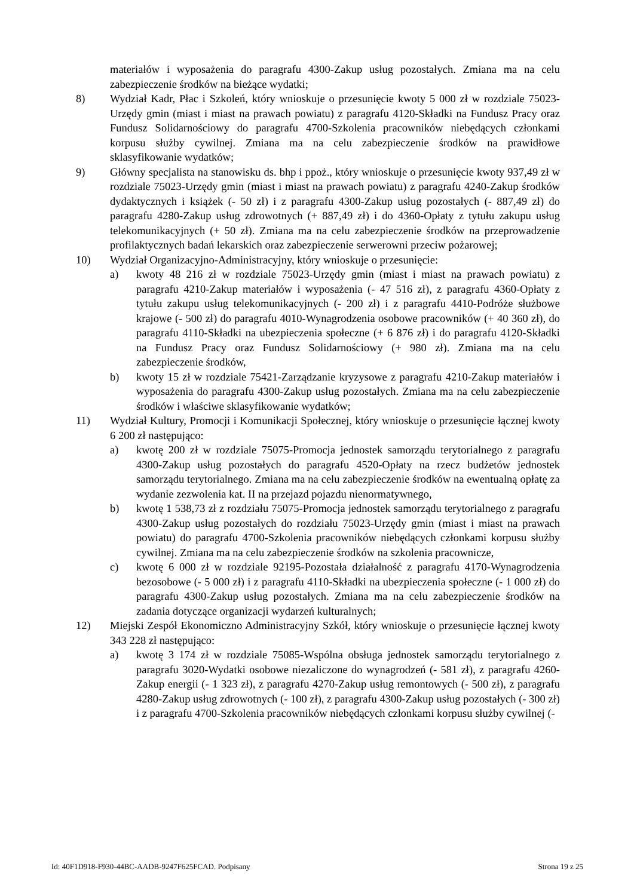materiałów i wyposażenia do paragrafu 4300-Zakup usług pozostałych. Zmiana ma na celu zabezpieczenie środków na bieżące wydatki;
8) Wydział Kadr, Płac i Szkoleń, który wnioskuje o przesunięcie kwoty 5 000 zł w rozdziale 75023-Urzędy gmin (miast i miast na prawach powiatu) z paragrafu 4120-Składki na Fundusz Pracy oraz Fundusz Solidarnościowy do paragrafu 4700-Szkolenia pracowników niebędących członkami korpusu służby cywilnej. Zmiana ma na celu zabezpieczenie środków na prawidłowe sklasyfikowanie wydatków;
9) Główny specjalista na stanowisku ds. bhp i ppoż., który wnioskuje o przesunięcie kwoty 937,49 zł w rozdziale 75023-Urzędy gmin (miast i miast na prawach powiatu) z paragrafu 4240-Zakup środków dydaktycznych i książek (- 50 zł) i z paragrafu 4300-Zakup usług pozostałych (- 887,49 zł) do paragrafu 4280-Zakup usług zdrowotnych (+ 887,49 zł) i do 4360-Opłaty z tytułu zakupu usług telekomunikacyjnych (+ 50 zł). Zmiana ma na celu zabezpieczenie środków na przeprowadzenie profilaktycznych badań lekarskich oraz zabezpieczenie serwerowni przeciw pożarowej;
10) Wydział Organizacyjno-Administracyjny, który wnioskuje o przesunięcie:
a) kwoty 48 216 zł w rozdziale 75023-Urzędy gmin (miast i miast na prawach powiatu) z paragrafu 4210-Zakup materiałów i wyposażenia (- 47 516 zł), z paragrafu 4360-Opłaty z tytułu zakupu usług telekomunikacyjnych (- 200 zł) i z paragrafu 4410-Podróże służbowe krajowe (- 500 zł) do paragrafu 4010-Wynagrodzenia osobowe pracowników (+ 40 360 zł), do paragrafu 4110-Składki na ubezpieczenia społeczne (+ 6 876 zł) i do paragrafu 4120-Składki na Fundusz Pracy oraz Fundusz Solidarnościowy (+ 980 zł). Zmiana ma na celu zabezpieczenie środków,
b) kwoty 15 zł w rozdziale 75421-Zarządzanie kryzysowe z paragrafu 4210-Zakup materiałów i wyposażenia do paragrafu 4300-Zakup usług pozostałych. Zmiana ma na celu zabezpieczenie środków i właściwe sklasyfikowanie wydatków;
11) Wydział Kultury, Promocji i Komunikacji Społecznej, który wnioskuje o przesunięcie łącznej kwoty 6 200 zł następująco:
a) kwotę 200 zł w rozdziale 75075-Promocja jednostek samorządu terytorialnego z paragrafu 4300-Zakup usług pozostałych do paragrafu 4520-Opłaty na rzecz budżetów jednostek samorządu terytorialnego. Zmiana ma na celu zabezpieczenie środków na ewentualną opłatę za wydanie zezwolenia kat. II na przejazd pojazdu nienormatywnego,
b) kwotę 1 538,73 zł z rozdziału 75075-Promocja jednostek samorządu terytorialnego z paragrafu 4300-Zakup usług pozostałych do rozdziału 75023-Urzędy gmin (miast i miast na prawach powiatu) do paragrafu 4700-Szkolenia pracowników niebędących członkami korpusu służby cywilnej. Zmiana ma na celu zabezpieczenie środków na szkolenia pracownicze,
c) kwotę 6 000 zł w rozdziale 92195-Pozostała działalność z paragrafu 4170-Wynagrodzenia bezosobowe (- 5 000 zł) i z paragrafu 4110-Składki na ubezpieczenia społeczne (- 1 000 zł) do paragrafu 4300-Zakup usług pozostałych. Zmiana ma na celu zabezpieczenie środków na zadania dotyczące organizacji wydarzeń kulturalnych;
12) Miejski Zespół Ekonomiczno Administracyjny Szkół, który wnioskuje o przesunięcie łącznej kwoty 343 228 zł następująco:
a) kwotę 3 174 zł w rozdziale 75085-Wspólna obsługa jednostek samorządu terytorialnego z paragrafu 3020-Wydatki osobowe niezaliczone do wynagrodzeń (- 581 zł), z paragrafu 4260-Zakup energii (- 1 323 zł), z paragrafu 4270-Zakup usług remontowych (- 500 zł), z paragrafu 4280-Zakup usług zdrowotnych (- 100 zł), z paragrafu 4300-Zakup usług pozostałych (- 300 zł) i z paragrafu 4700-Szkolenia pracowników niebędących członkami korpusu służby cywilnej (-
Id: 40F1D918-F930-44BC-AADB-9247F625FCAD. Podpisany Strona 19 z 25